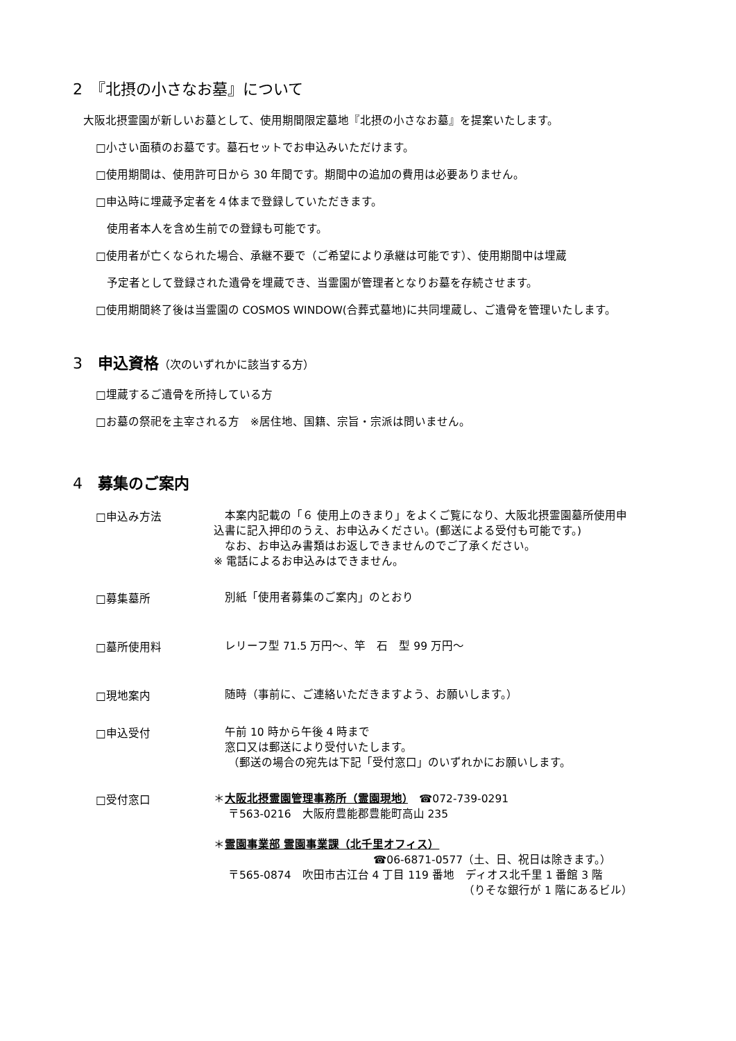2　『北摂の小さなお墓』について
大阪北摂霊園が新しいお墓として、使用期間限定墓地『北摂の小さなお墓』を提案いたします。
□小さい面積のお墓です。墓石セットでお申込みいただけます。
□使用期間は、使用許可日から 30 年間です。期間中の追加の費用は必要ありません。
□申込時に埋蔵予定者を４体まで登録していただきます。
　使用者本人を含め生前での登録も可能です。
□使用者が亡くなられた場合、承継不要で（ご希望により承継は可能です）、使用期間中は埋蔵
　予定者として登録された遺骨を埋蔵でき、当霊園が管理者となりお墓を存続させます。
□使用期間終了後は当霊園の COSMOS WINDOW(合葬式墓地)に共同埋蔵し、ご遺骨を管理いたします。
3　申込資格（次のいずれかに該当する方）
□埋蔵するご遺骨を所持している方
□お墓の祭祀を主宰される方　※居住地、国籍、宗旨・宗派は問いません。
4　募集のご案内
□申込み方法
　本案内記載の「６ 使用上のきまり」をよくご覧になり、大阪北摂霊園墓所使用申
込書に記入押印のうえ、お申込みください。(郵送による受付も可能です。)
　なお、お申込み書類はお返しできませんのでご了承ください。
※ 電話によるお申込みはできません。
□募集墓所
　別紙「使用者募集のご案内」のとおり
□墓所使用料
　レリーフ型 71.5 万円～、竿　石　型 99 万円～
□現地案内
　随時（事前に、ご連絡いただきますよう、お願いします。）
□申込受付
　午前 10 時から午後 4 時まで
　窓口又は郵送により受付いたします。
　 （郵送の場合の宛先は下記「受付窓口」のいずれかにお願いします。
□受付窓口
＊大阪北摂霊園管理事務所（霊園現地）　☎072-739-0291
　 〒563-0216　大阪府豊能郡豊能町高山 235
＊霊園事業部 霊園事業課（北千里オフィス）
☎06-6871-0577（土、日、祝日は除きます。）
　 〒565-0874　吹田市古江台 4 丁目 119 番地　ディオス北千里 1 番館 3 階
（りそな銀行が 1 階にあるビル）